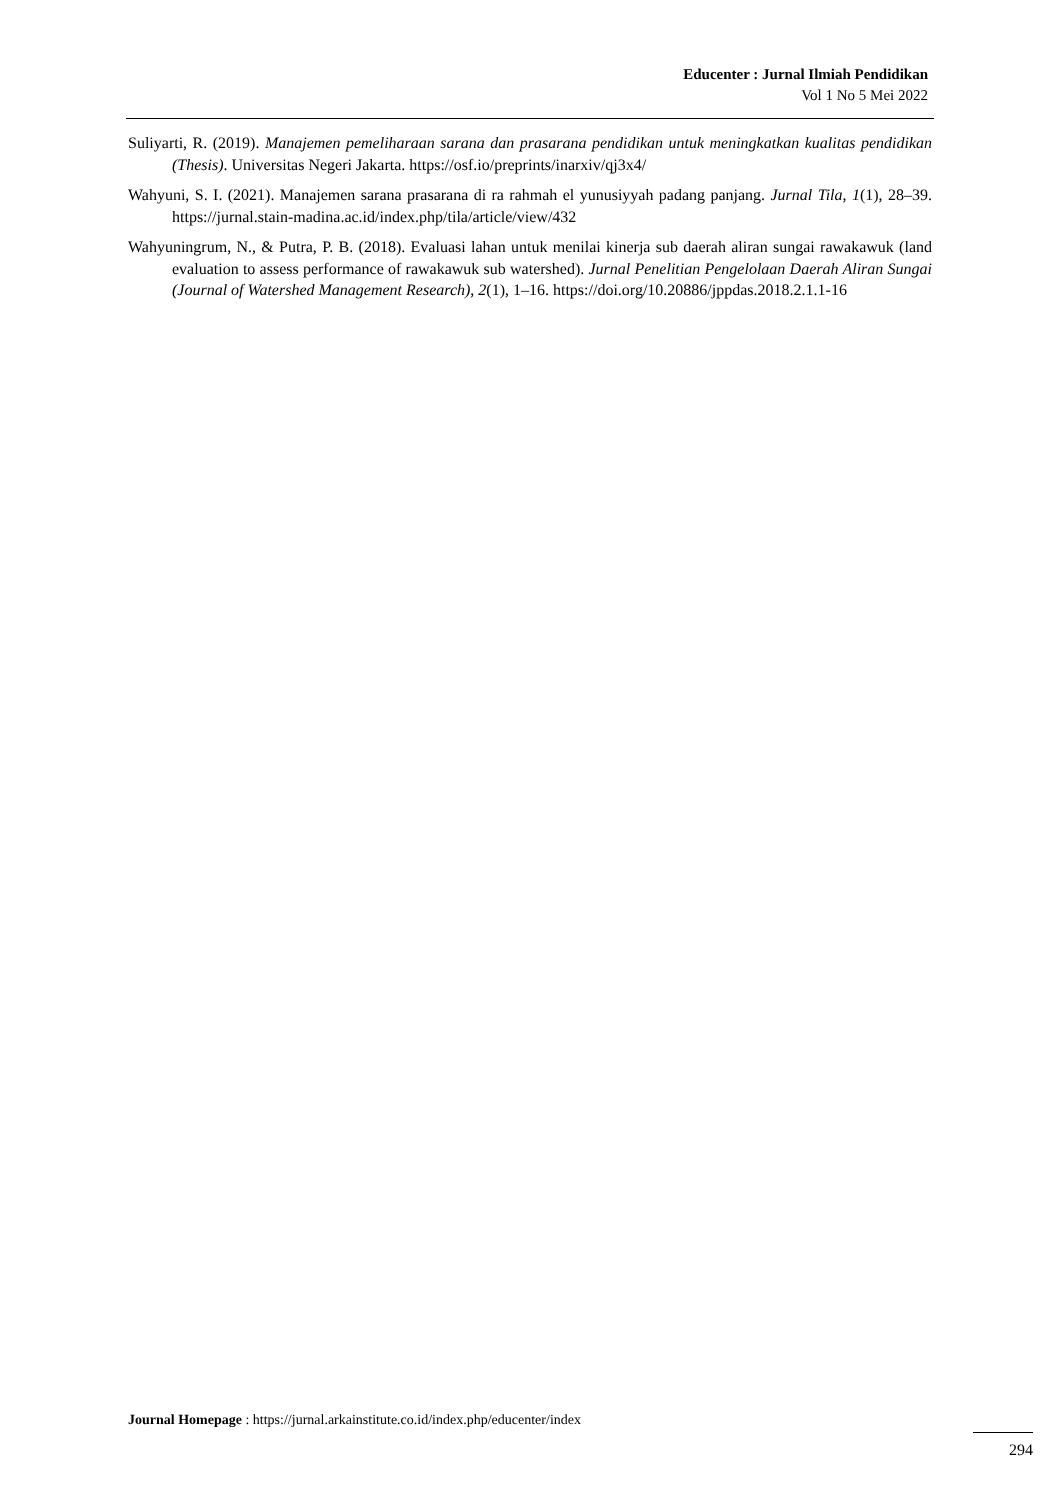Educenter : Jurnal Ilmiah Pendidikan
Vol 1 No 5 Mei 2022
Suliyarti, R. (2019). Manajemen pemeliharaan sarana dan prasarana pendidikan untuk meningkatkan kualitas pendidikan (Thesis). Universitas Negeri Jakarta. https://osf.io/preprints/inarxiv/qj3x4/
Wahyuni, S. I. (2021). Manajemen sarana prasarana di ra rahmah el yunusiyyah padang panjang. Jurnal Tila, 1(1), 28–39. https://jurnal.stain-madina.ac.id/index.php/tila/article/view/432
Wahyuningrum, N., & Putra, P. B. (2018). Evaluasi lahan untuk menilai kinerja sub daerah aliran sungai rawakawuk (land evaluation to assess performance of rawakawuk sub watershed). Jurnal Penelitian Pengelolaan Daerah Aliran Sungai (Journal of Watershed Management Research), 2(1), 1–16. https://doi.org/10.20886/jppdas.2018.2.1.1-16
Journal Homepage : https://jurnal.arkainstitute.co.id/index.php/educenter/index
294